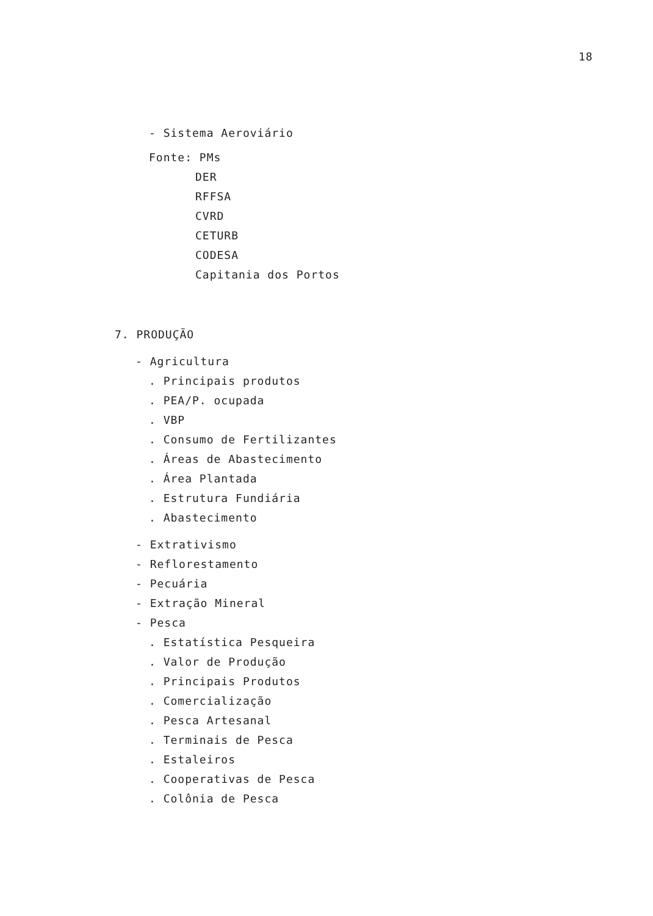18
- Sistema Aeroviário
Fonte: PMs
DER
RFFSA
CVRD
CETURB
CODESA
Capitania dos Portos
7. PRODUÇÃO
- Agricultura
. Principais produtos
. PEA/P. ocupada
. VBP
. Consumo de Fertilizantes
. Áreas de Abastecimento
. Área Plantada
. Estrutura Fundiária
. Abastecimento
- Extrativismo
- Reflorestamento
- Pecuária
- Extração Mineral
- Pesca
. Estatística Pesqueira
. Valor de Produção
. Principais Produtos
. Comercialização
. Pesca Artesanal
. Terminais de Pesca
. Estaleiros
. Cooperativas de Pesca
. Colônia de Pesca